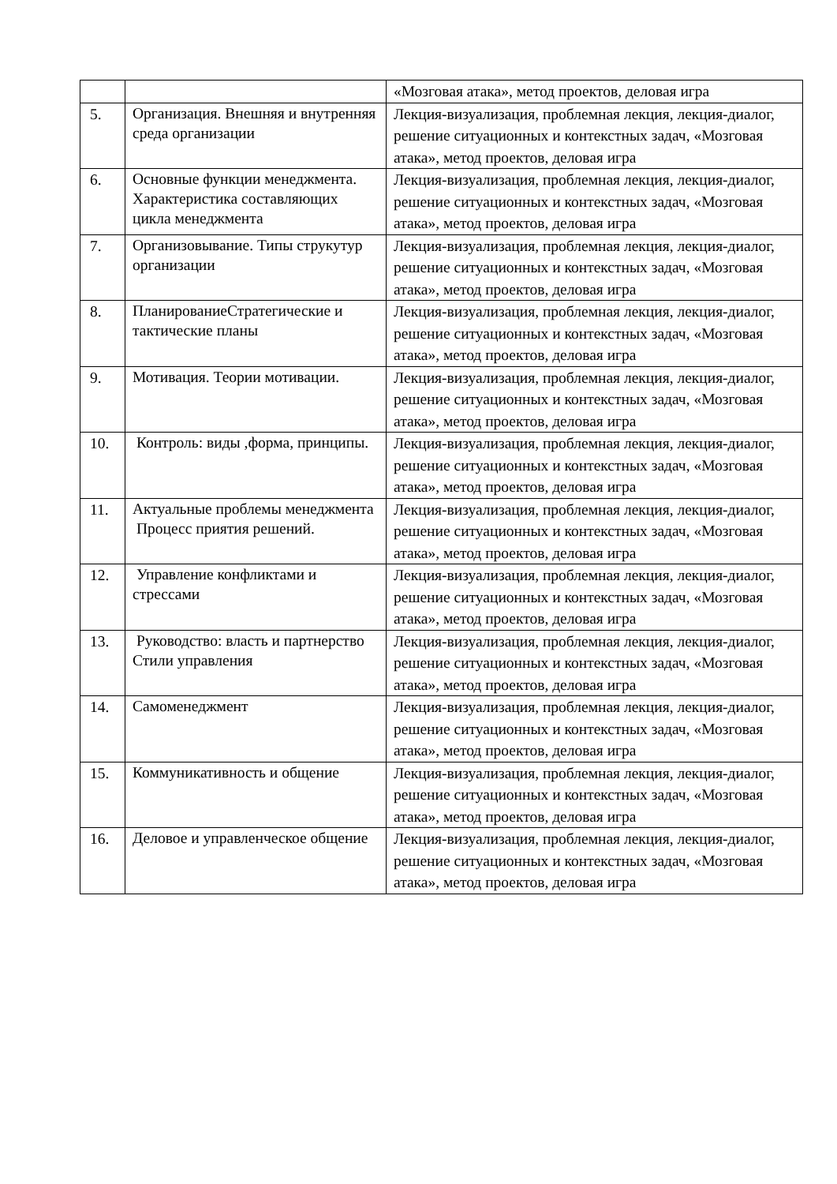| | | «Мозговая атака», метод проектов, деловая игра |
| 5. | Организация. Внешняя и внутренняя среда организации | Лекция-визуализация, проблемная лекция, лекция-диалог, решение ситуационных и контекстных задач, «Мозговая атака», метод проектов, деловая игра |
| 6. | Основные функции менеджмента. Характеристика составляющих цикла менеджмента | Лекция-визуализация, проблемная лекция, лекция-диалог, решение ситуационных и контекстных задач, «Мозговая атака», метод проектов, деловая игра |
| 7. | Организовывание. Типы струкутур организации | Лекция-визуализация, проблемная лекция, лекция-диалог, решение ситуационных и контекстных задач, «Мозговая атака», метод проектов, деловая игра |
| 8. | ПланированиеСтратегические и тактические планы | Лекция-визуализация, проблемная лекция, лекция-диалог, решение ситуационных и контекстных задач, «Мозговая атака», метод проектов, деловая игра |
| 9. | Мотивация. Теории мотивации. | Лекция-визуализация, проблемная лекция, лекция-диалог, решение ситуационных и контекстных задач, «Мозговая атака», метод проектов, деловая игра |
| 10. | Контроль: виды ,форма, принципы. | Лекция-визуализация, проблемная лекция, лекция-диалог, решение ситуационных и контекстных задач, «Мозговая атака», метод проектов, деловая игра |
| 11. | Актуальные проблемы менеджмента Процесс приятия решений. | Лекция-визуализация, проблемная лекция, лекция-диалог, решение ситуационных и контекстных задач, «Мозговая атака», метод проектов, деловая игра |
| 12. | Управление конфликтами и стрессами | Лекция-визуализация, проблемная лекция, лекция-диалог, решение ситуационных и контекстных задач, «Мозговая атака», метод проектов, деловая игра |
| 13. | Руководство: власть и партнерство Стили управления | Лекция-визуализация, проблемная лекция, лекция-диалог, решение ситуационных и контекстных задач, «Мозговая атака», метод проектов, деловая игра |
| 14. | Самоменеджмент | Лекция-визуализация, проблемная лекция, лекция-диалог, решение ситуационных и контекстных задач, «Мозговая атака», метод проектов, деловая игра |
| 15. | Коммуникативность и общение | Лекция-визуализация, проблемная лекция, лекция-диалог, решение ситуационных и контекстных задач, «Мозговая атака», метод проектов, деловая игра |
| 16. | Деловое и управленческое общение | Лекция-визуализация, проблемная лекция, лекция-диалог, решение ситуационных и контекстных задач, «Мозговая атака», метод проектов, деловая игра |